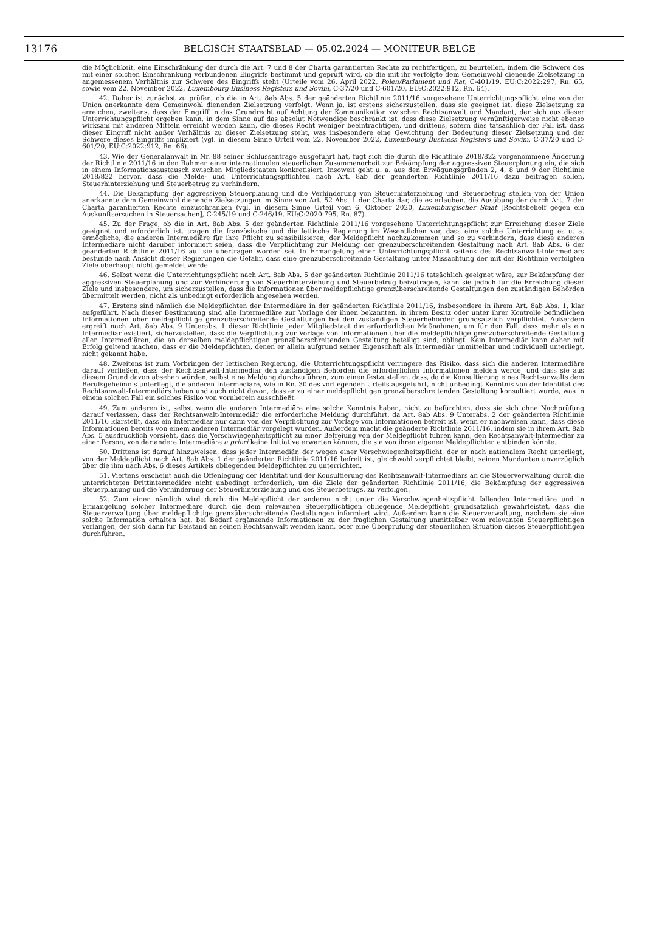13176 BELGISCH STAATSBLAD — 05.02.2024 — MONITEUR BELGE
die Möglichkeit, eine Einschränkung der durch die Art. 7 und 8 der Charta garantierten Rechte zu rechtfertigen, zu beurteilen, indem die Schwere des mit einer solchen Einschränkung verbundenen Eingriffs bestimmt und geprüft wird, ob die mit ihr verfolgte dem Gemeinwohl dienende Zielsetzung in angemessenem Verhältnis zur Schwere des Eingriffs steht (Urteile vom 26. April 2022, Polen/Parlament und Rat, C-401/19, EU:C:2022:297, Rn. 65, sowie vom 22. November 2022, Luxembourg Business Registers und Sovim, C-37/20 und C-601/20, EU:C:2022:912, Rn. 64).
42. Daher ist zunächst zu prüfen, ob die in Art. 8ab Abs. 5 der geänderten Richtlinie 2011/16 vorgesehene Unterrichtungspflicht eine von der Union anerkannte dem Gemeinwohl dienenden Zielsetzung verfolgt. Wenn ja, ist erstens sicherzustellen, dass sie geeignet ist, diese Zielsetzung zu erreichen, zweitens, dass der Eingriff in das Grundrecht auf Achtung der Kommunikation zwischen Rechtsanwalt und Mandant, der sich aus dieser Unterrichtungspflicht ergeben kann, in dem Sinne auf das absolut Notwendige beschränkt ist, dass diese Zielsetzung vernünftigerweise nicht ebenso wirksam mit anderen Mitteln erreicht werden kann, die dieses Recht weniger beeinträchtigen, und drittens, sofern dies tatsächlich der Fall ist, dass dieser Eingriff nicht außer Verhältnis zu dieser Zielsetzung steht, was insbesondere eine Gewichtung der Bedeutung dieser Zielsetzung und der Schwere dieses Eingriffs impliziert (vgl. in diesem Sinne Urteil vom 22. November 2022, Luxembourg Business Registers und Sovim, C-37/20 und C-601/20, EU:C:2022:912, Rn. 66).
43. Wie der Generalanwalt in Nr. 88 seiner Schlussanträge ausgeführt hat, fügt sich die durch die Richtlinie 2018/822 vorgenommene Änderung der Richtlinie 2011/16 in den Rahmen einer internationalen steuerlichen Zusammenarbeit zur Bekämpfung der aggressiven Steuerplanung ein, die sich in einem Informationsaustausch zwischen Mitgliedstaaten konkretisiert. Insoweit geht u. a. aus den Erwägungsgründen 2, 4, 8 und 9 der Richtlinie 2018/822 hervor, dass die Melde- und Unterrichtungspflichten nach Art. 8ab der geänderten Richtlinie 2011/16 dazu beitragen sollen, Steuerhinterziehung und Steuerbetrug zu verhindern.
44. Die Bekämpfung der aggressiven Steuerplanung und die Verhinderung von Steuerhinterziehung und Steuerbetrug stellen von der Union anerkannte dem Gemeinwohl dienende Zielsetzungen im Sinne von Art. 52 Abs. 1 der Charta dar, die es erlauben, die Ausübung der durch Art. 7 der Charta garantierten Rechte einzuschränken (vgl. in diesem Sinne Urteil vom 6. Oktober 2020, Luxemburgischer Staat [Rechtsbehelf gegen ein Auskunftsersuchen in Steuersachen], C-245/19 und C-246/19, EU:C:2020:795, Rn. 87).
45. Zu der Frage, ob die in Art. 8ab Abs. 5 der geänderten Richtlinie 2011/16 vorgesehene Unterrichtungspflicht zur Erreichung dieser Ziele geeignet und erforderlich ist, tragen die französische und die lettische Regierung im Wesentlichen vor, dass eine solche Unterrichtung es u. a. ermögliche, die anderen Intermediäre für ihre Pflicht zu sensibilisieren, der Meldepflicht nachzukommen und so zu verhindern, dass diese anderen Intermediäre nicht darüber informiert seien, dass die Verpflichtung zur Meldung der grenzüberschreitenden Gestaltung nach Art. 8ab Abs. 6 der geänderten Richtlinie 2011/16 auf sie übertragen worden sei. In Ermangelung einer Unterrichtungspflicht seitens des Rechtsanwalt-Intermediärs bestünde nach Ansicht dieser Regierungen die Gefahr, dass eine grenzüberschreitende Gestaltung unter Missachtung der mit der Richtlinie verfolgten Ziele überhaupt nicht gemeldet werde.
46. Selbst wenn die Unterrichtungspflicht nach Art. 8ab Abs. 5 der geänderten Richtlinie 2011/16 tatsächlich geeignet wäre, zur Bekämpfung der aggressiven Steuerplanung und zur Verhinderung von Steuerhinterziehung und Steuerbetrug beizutragen, kann sie jedoch für die Erreichung dieser Ziele und insbesondere, um sicherzustellen, dass die Informationen über meldepflichtige grenzüberschreitende Gestaltungen den zuständigen Behörden übermittelt werden, nicht als unbedingt erforderlich angesehen werden.
47. Erstens sind nämlich die Meldepflichten der Intermediäre in der geänderten Richtlinie 2011/16, insbesondere in ihrem Art. 8ab Abs. 1, klar aufgeführt. Nach dieser Bestimmung sind alle Intermediäre zur Vorlage der ihnen bekannten, in ihrem Besitz oder unter ihrer Kontrolle befindlichen Informationen über meldepflichtige grenzüberschreitende Gestaltungen bei den zuständigen Steuerbehörden grundsätzlich verpflichtet. Außerdem ergreift nach Art. 8ab Abs. 9 Unterabs. 1 dieser Richtlinie jeder Mitgliedstaat die erforderlichen Maßnahmen, um für den Fall, dass mehr als ein Intermediär existiert, sicherzustellen, dass die Verpflichtung zur Vorlage von Informationen über die meldepflichtige grenzüberschreitende Gestaltung allen Intermediären, die an derselben meldepflichtigen grenzüberschreitenden Gestaltung beteiligt sind, obliegt. Kein Intermediär kann daher mit Erfolg geltend machen, dass er die Meldepflichten, denen er allein aufgrund seiner Eigenschaft als Intermediär unmittelbar und individuell unterliegt, nicht gekannt habe.
48. Zweitens ist zum Vorbringen der lettischen Regierung, die Unterrichtungspflicht verringere das Risiko, dass sich die anderen Intermediäre darauf verließen, dass der Rechtsanwalt-Intermediär den zuständigen Behörden die erforderlichen Informationen melden werde, und dass sie aus diesem Grund davon absehen würden, selbst eine Meldung durchzuführen, zum einen festzustellen, dass, da die Konsultierung eines Rechtsanwalts dem Berufsgeheimnis unterliegt, die anderen Intermediäre, wie in Rn. 30 des vorliegenden Urteils ausgeführt, nicht unbedingt Kenntnis von der Identität des Rechtsanwalt-Intermediärs haben und auch nicht davon, dass er zu einer meldepflichtigen grenzüberschreitenden Gestaltung konsultiert wurde, was in einem solchen Fall ein solches Risiko von vornherein ausschließt.
49. Zum anderen ist, selbst wenn die anderen Intermediäre eine solche Kenntnis haben, nicht zu befürchten, dass sie sich ohne Nachprüfung darauf verlassen, dass der Rechtsanwalt-Intermediär die erforderliche Meldung durchführt, da Art. 8ab Abs. 9 Unterabs. 2 der geänderten Richtlinie 2011/16 klarstellt, dass ein Intermediär nur dann von der Verpflichtung zur Vorlage von Informationen befreit ist, wenn er nachweisen kann, dass diese Informationen bereits von einem anderen Intermediär vorgelegt wurden. Außerdem macht die geänderte Richtlinie 2011/16, indem sie in ihrem Art. 8ab Abs. 5 ausdrücklich vorsieht, dass die Verschwiegenheitspflicht zu einer Befreiung von der Meldepflicht führen kann, den Rechtsanwalt-Intermediär zu einer Person, von der andere Intermediäre a priori keine Initiative erwarten können, die sie von ihren eigenen Meldepflichten entbinden könnte.
50. Drittens ist darauf hinzuweisen, dass jeder Intermediär, der wegen einer Verschwiegenheitspflicht, der er nach nationalem Recht unterliegt, von der Meldepflicht nach Art. 8ab Abs. 1 der geänderten Richtlinie 2011/16 befreit ist, gleichwohl verpflichtet bleibt, seinen Mandanten unverzüglich über die ihm nach Abs. 6 dieses Artikels obliegenden Meldepflichten zu unterrichten.
51. Viertens erscheint auch die Offenlegung der Identität und der Konsultierung des Rechtsanwalt-Intermediärs an die Steuerverwaltung durch die unterrichteten Drittintermediäre nicht unbedingt erforderlich, um die Ziele der geänderten Richtlinie 2011/16, die Bekämpfung der aggressiven Steuerplanung und die Verhinderung der Steuerhinterziehung und des Steuerbetrugs, zu verfolgen.
52. Zum einen nämlich wird durch die Meldepflicht der anderen nicht unter die Verschwiegenheitspflicht fallenden Intermediäre und in Ermangelung solcher Intermediäre durch die dem relevanten Steuerpflichtigen obliegende Meldepflicht grundsätzlich gewährleistet, dass die Steuerverwaltung über meldepflichtige grenzüberschreitende Gestaltungen informiert wird. Außerdem kann die Steuerverwaltung, nachdem sie eine solche Information erhalten hat, bei Bedarf ergänzende Informationen zu der fraglichen Gestaltung unmittelbar vom relevanten Steuerpflichtigen verlangen, der sich dann für Beistand an seinen Rechtsanwalt wenden kann, oder eine Überprüfung der steuerlichen Situation dieses Steuerpflichtigen durchführen.